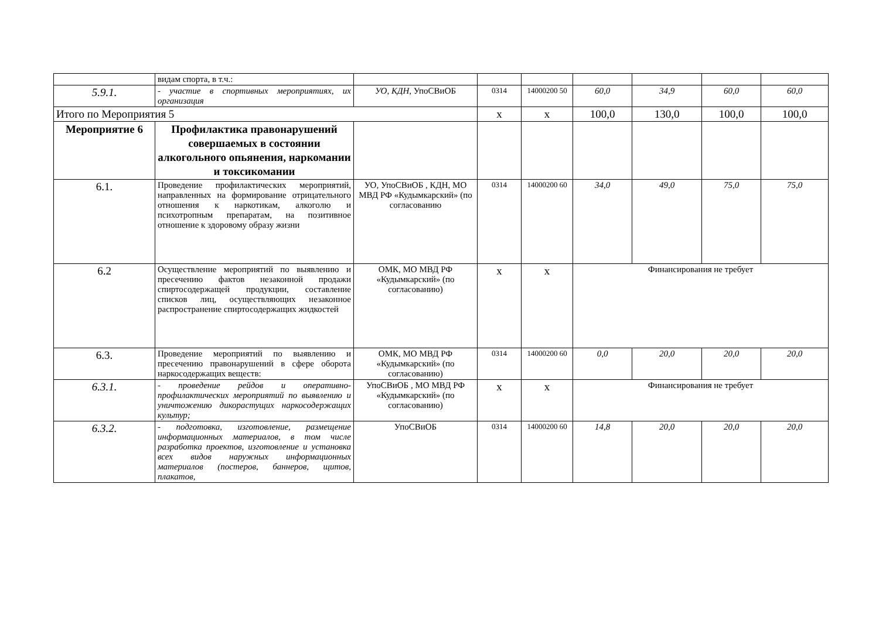| | видам спорта, в т.ч.: | | | | | | | |
| 5.9.1. | - участие в спортивных мероприятиях, их организация | УО, КДН, УпоСВиОБ | 0314 | 14000200 50 | 60,0 | 34,9 | 60,0 | 60,0 |
| Итого по Мероприятия 5 | | | х | х | 100,0 | 130,0 | 100,0 | 100,0 |
| Мероприятие 6 | Профилактика правонарушений совершаемых в состоянии алкогольного опьянения, наркомании и токсикомании | | | | | | | |
| 6.1. | Проведение профилактических мероприятий, направленных на формирование отрицательного отношения к наркотикам, алкоголю и психотропным препаратам, на позитивное отношение к здоровому образу жизни | УО, УпоСВиОБ , КДН, МО МВД РФ «Кудымкарский» (по согласованию | 0314 | 14000200 60 | 34,0 | 49,0 | 75,0 | 75,0 |
| 6.2 | Осуществление мероприятий по выявлению и пресечению фактов незаконной продажи спиртосодержащей продукции, составление списков лиц, осуществляющих незаконное распространение спиртосодержащих жидкостей | ОМК, МО МВД РФ «Кудымкарский» (по согласованию) | х | х | Финансирования не требует | | | |
| 6.3. | Проведение мероприятий по выявлению и пресечению правонарушений в сфере оборота наркосодержащих веществ: | ОМК, МО МВД РФ «Кудымкарский» (по согласованию) | 0314 | 14000200 60 | 0,0 | 20,0 | 20,0 | 20,0 |
| 6.3.1. | - проведение рейдов и оперативно-профилактических мероприятий по выявлению и уничтожению дикорастущих наркосодержащих культур; | УпоСВиОБ , МО МВД РФ «Кудымкарский» (по согласованию) | х | х | Финансирования не требует | | | |
| 6.3.2. | - подготовка, изготовление, размещение информационных материалов, в том числе разработка проектов, изготовление и установка всех видов наружных информационных материалов (постеров, баннеров, щитов, плакатов, | УпоСВиОБ | 0314 | 14000200 60 | 14,8 | 20,0 | 20,0 | 20,0 |